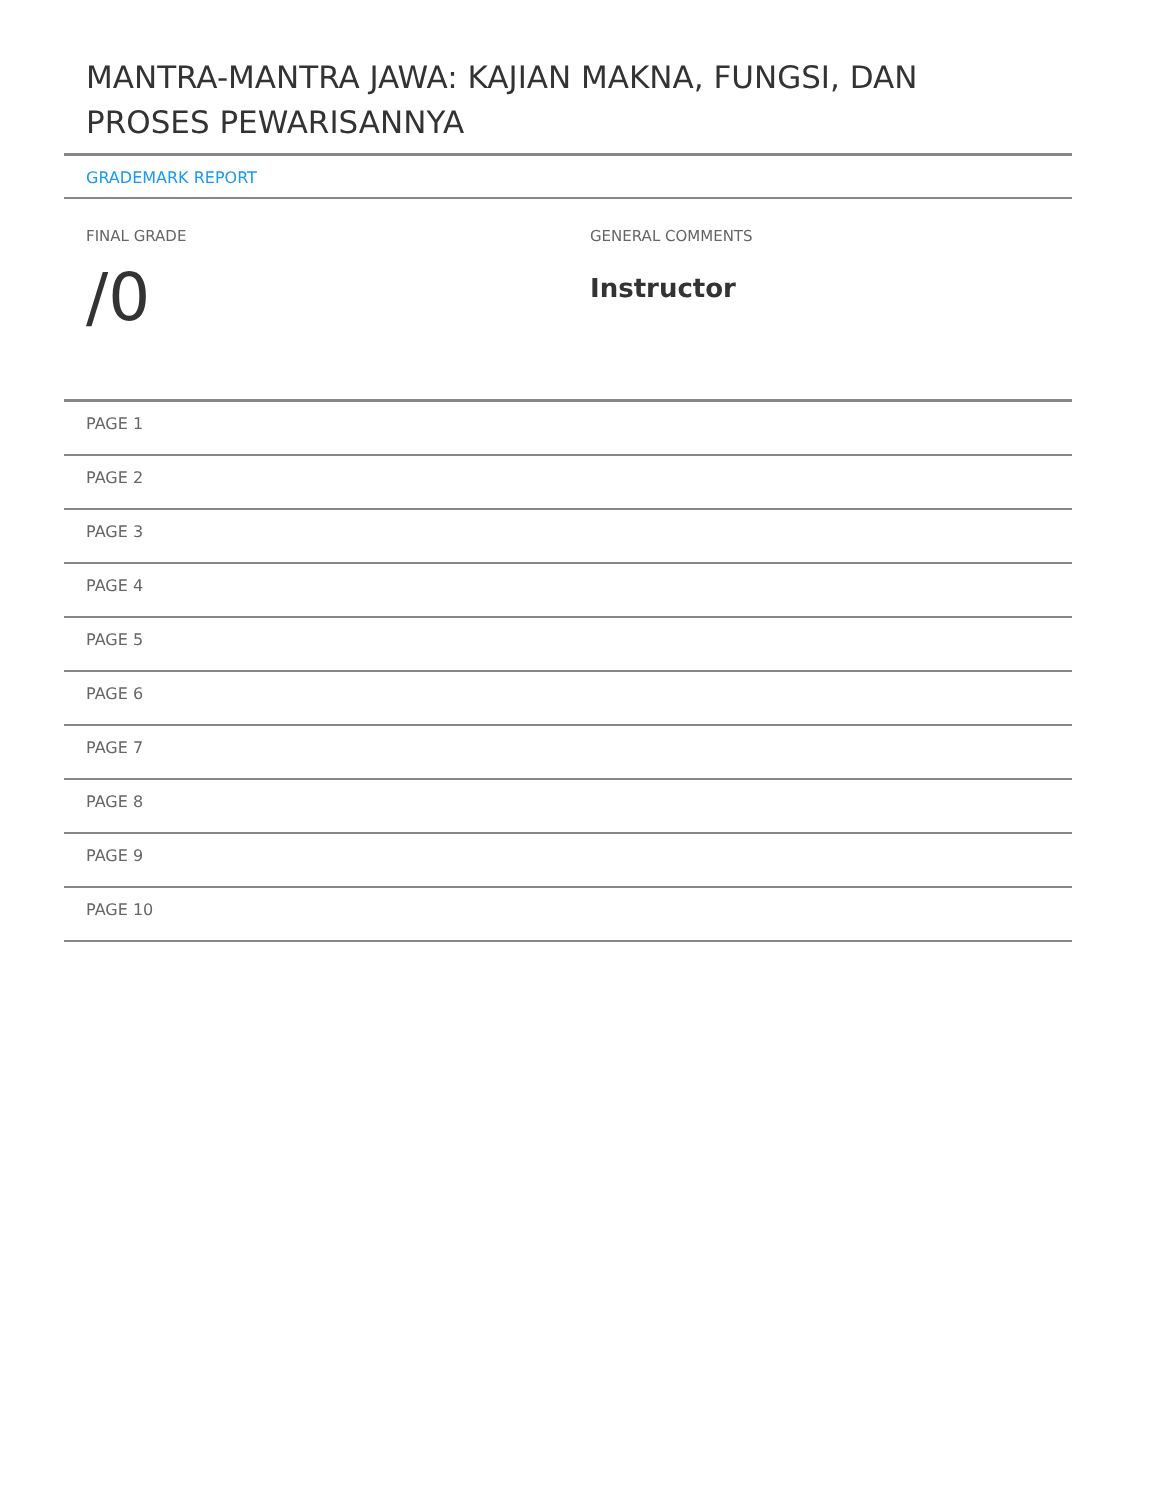MANTRA-MANTRA JAWA: KAJIAN MAKNA, FUNGSI, DAN PROSES PEWARISANNYA
GRADEMARK REPORT
FINAL GRADE
/0
GENERAL COMMENTS
Instructor
PAGE 1
PAGE 2
PAGE 3
PAGE 4
PAGE 5
PAGE 6
PAGE 7
PAGE 8
PAGE 9
PAGE 10